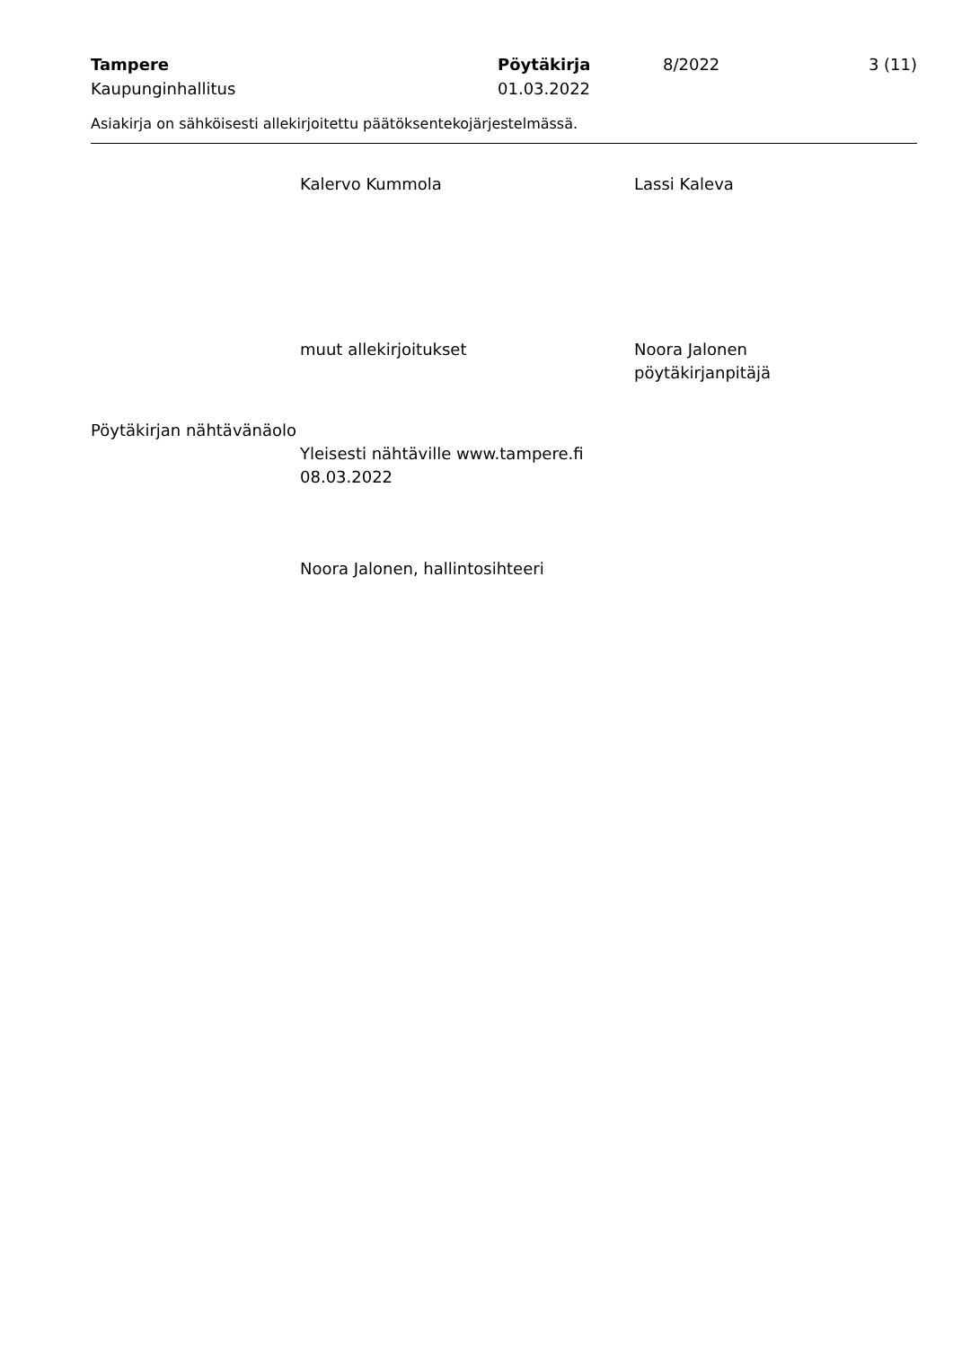Tampere
Kaupunginhallitus
Pöytäkirja
01.03.2022
8/2022 3 (11)
Asiakirja on sähköisesti allekirjoitettu päätöksentekojärjestelmässä.
Kalervo Kummola Lassi Kaleva
muut allekirjoitukset Noora Jalonen
pöytäkirjanpitäjä
Pöytäkirjan nähtävänäolo
Yleisesti nähtäville www.tampere.fi
08.03.2022
Noora Jalonen, hallintosihteeri